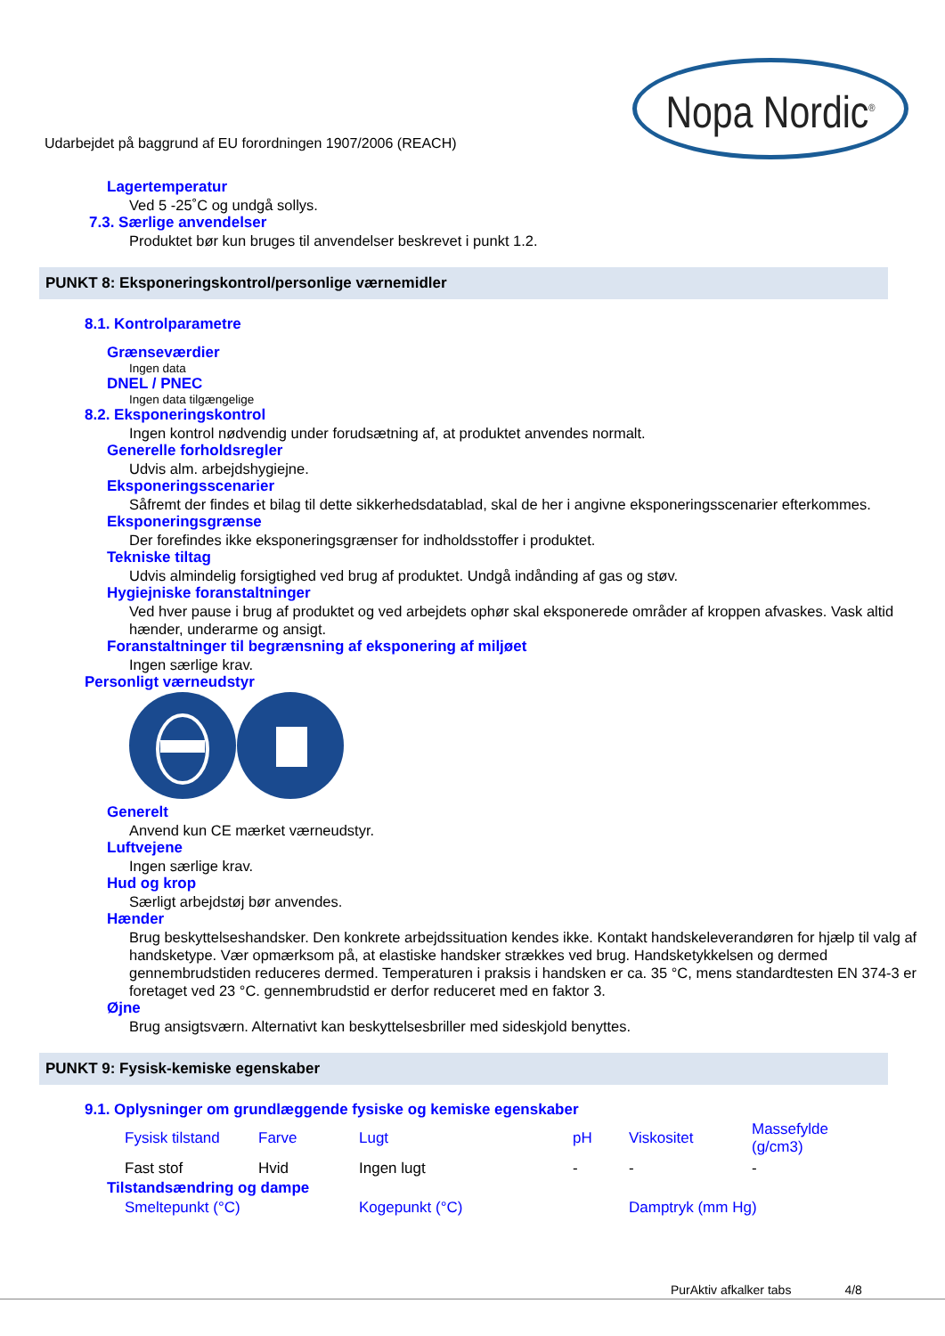Nopa Nordic<sup>®</sup>
Udarbejdet på baggrund af EU forordningen 1907/2006 (REACH)
Lagertemperatur
Ved 5 -25˚C og undgå sollys.
7.3. Særlige anvendelser
Produktet bør kun bruges til anvendelser beskrevet i punkt 1.2.
PUNKT 8: Eksponeringskontrol/personlige værnemidler
8.1. Kontrolparametre
Grænseværdier
Ingen data
DNEL / PNEC
Ingen data tilgængelige
8.2. Eksponeringskontrol
Ingen kontrol nødvendig under forudsætning af, at produktet anvendes normalt.
Generelle forholdsregler
Udvis alm. arbejdshygiejne.
Eksponeringsscenarier
Såfremt der findes et bilag til dette sikkerhedsdatablad, skal de her i angivne eksponeringsscenarier efterkommes.
Eksponeringsgrænse
Der forefindes ikke eksponeringsgrænser for indholdsstoffer i produktet.
Tekniske tiltag
Udvis almindelig forsigtighed ved brug af produktet. Undgå indånding af gas og støv.
Hygiejniske foranstaltninger
Ved hver pause i brug af produktet og ved arbejdets ophør skal eksponerede områder af kroppen afvaskes. Vask altid hænder, underarme og ansigt.
Foranstaltninger til begrænsning af eksponering af miljøet
Ingen særlige krav.
Personligt værneudstyr
Generelt
Anvend kun CE mærket værneudstyr.
Luftvejene
Ingen særlige krav.
Hud og krop
Særligt arbejdstøj bør anvendes.
Hænder
Brug beskyttelseshandsker. Den konkrete arbejdssituation kendes ikke. Kontakt handskeleverandøren for hjælp til valg af handsketype. Vær opmærksom på, at elastiske handsker strækkes ved brug. Handsketykkelsen og dermed gennembrudstiden reduceres dermed. Temperaturen i praksis i handsken er ca. 35 °C, mens standardtesten EN 374-3 er foretaget ved 23 °C. gennembrudstid er derfor reduceret med en faktor 3.
Øjne
Brug ansigtsværn. Alternativt kan beskyttelsesbriller med sideskjold benyttes.
PUNKT 9: Fysisk-kemiske egenskaber
9.1. Oplysninger om grundlæggende fysiske og kemiske egenskaber
| Fysisk tilstand | Farve | Lugt | pH | Viskositet | Massefylde (g/cm3) |
| --- | --- | --- | --- | --- | --- |
| Fast stof | Hvid | Ingen lugt | - | - | - |
Tilstandsændring og dampe
| Smeltepunkt (°C) | Kogepunkt (°C) | Damptryk (mm Hg) |
| --- | --- | --- |
PurAktiv afkalker tabs 4/8